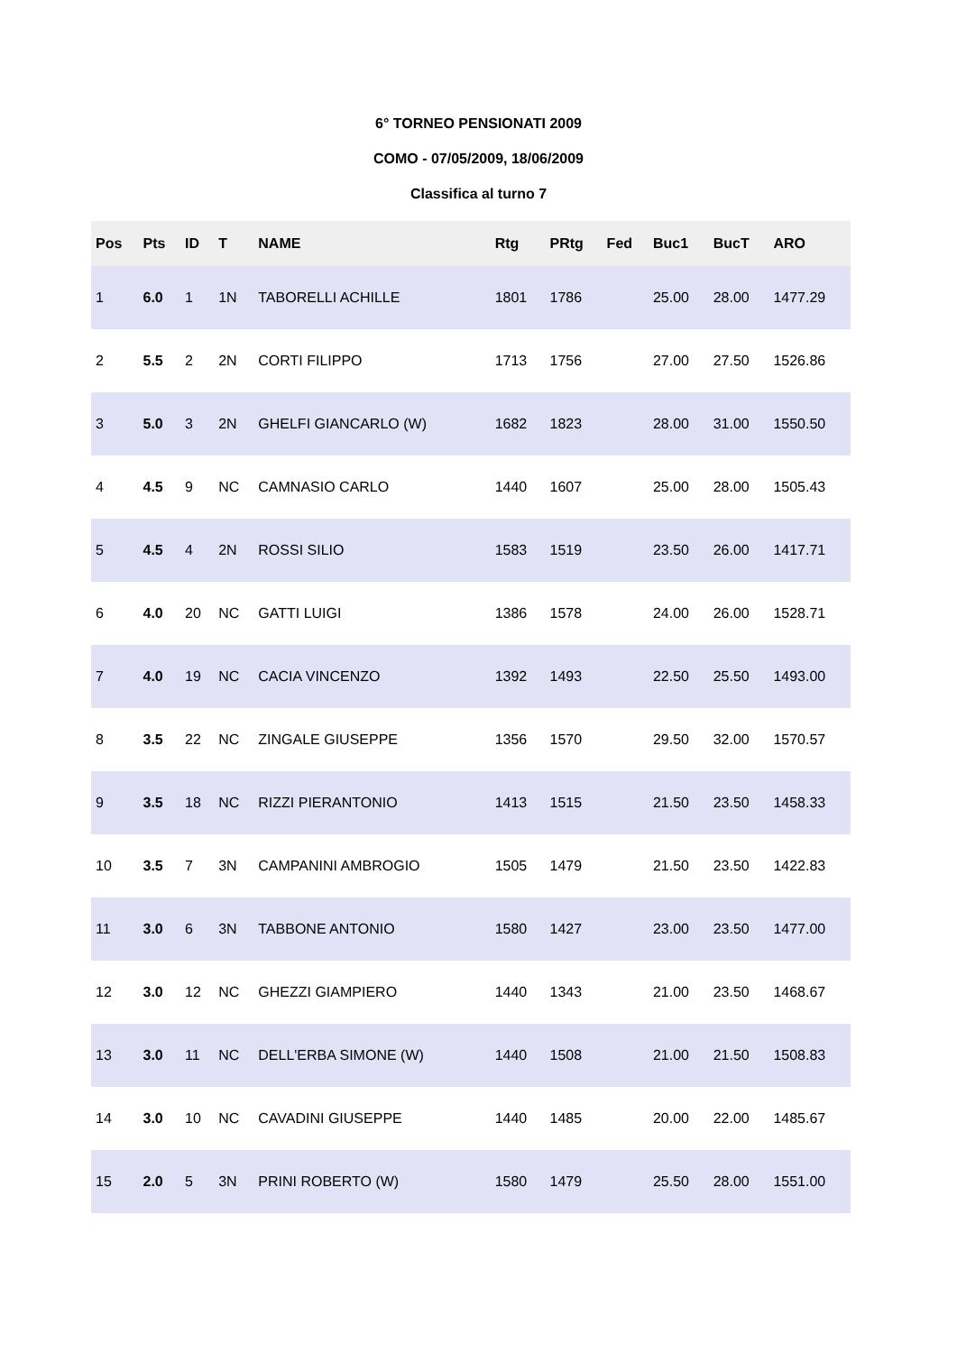6° TORNEO PENSIONATI 2009
COMO - 07/05/2009, 18/06/2009
Classifica al turno 7
| Pos | Pts | ID | T | NAME | Rtg | PRtg | Fed | Buc1 | BucT | ARO |
| --- | --- | --- | --- | --- | --- | --- | --- | --- | --- | --- |
| 1 | 6.0 | 1 | 1N | TABORELLI ACHILLE | 1801 | 1786 | | 25.00 | 28.00 | 1477.29 |
| 2 | 5.5 | 2 | 2N | CORTI FILIPPO | 1713 | 1756 | | 27.00 | 27.50 | 1526.86 |
| 3 | 5.0 | 3 | 2N | GHELFI GIANCARLO (W) | 1682 | 1823 | | 28.00 | 31.00 | 1550.50 |
| 4 | 4.5 | 9 | NC | CAMNASIO CARLO | 1440 | 1607 | | 25.00 | 28.00 | 1505.43 |
| 5 | 4.5 | 4 | 2N | ROSSI SILIO | 1583 | 1519 | | 23.50 | 26.00 | 1417.71 |
| 6 | 4.0 | 20 | NC | GATTI LUIGI | 1386 | 1578 | | 24.00 | 26.00 | 1528.71 |
| 7 | 4.0 | 19 | NC | CACIA VINCENZO | 1392 | 1493 | | 22.50 | 25.50 | 1493.00 |
| 8 | 3.5 | 22 | NC | ZINGALE GIUSEPPE | 1356 | 1570 | | 29.50 | 32.00 | 1570.57 |
| 9 | 3.5 | 18 | NC | RIZZI PIERANTONIO | 1413 | 1515 | | 21.50 | 23.50 | 1458.33 |
| 10 | 3.5 | 7 | 3N | CAMPANINI AMBROGIO | 1505 | 1479 | | 21.50 | 23.50 | 1422.83 |
| 11 | 3.0 | 6 | 3N | TABBONE ANTONIO | 1580 | 1427 | | 23.00 | 23.50 | 1477.00 |
| 12 | 3.0 | 12 | NC | GHEZZI GIAMPIERO | 1440 | 1343 | | 21.00 | 23.50 | 1468.67 |
| 13 | 3.0 | 11 | NC | DELL'ERBA SIMONE (W) | 1440 | 1508 | | 21.00 | 21.50 | 1508.83 |
| 14 | 3.0 | 10 | NC | CAVADINI GIUSEPPE | 1440 | 1485 | | 20.00 | 22.00 | 1485.67 |
| 15 | 2.0 | 5 | 3N | PRINI ROBERTO (W) | 1580 | 1479 | | 25.50 | 28.00 | 1551.00 |